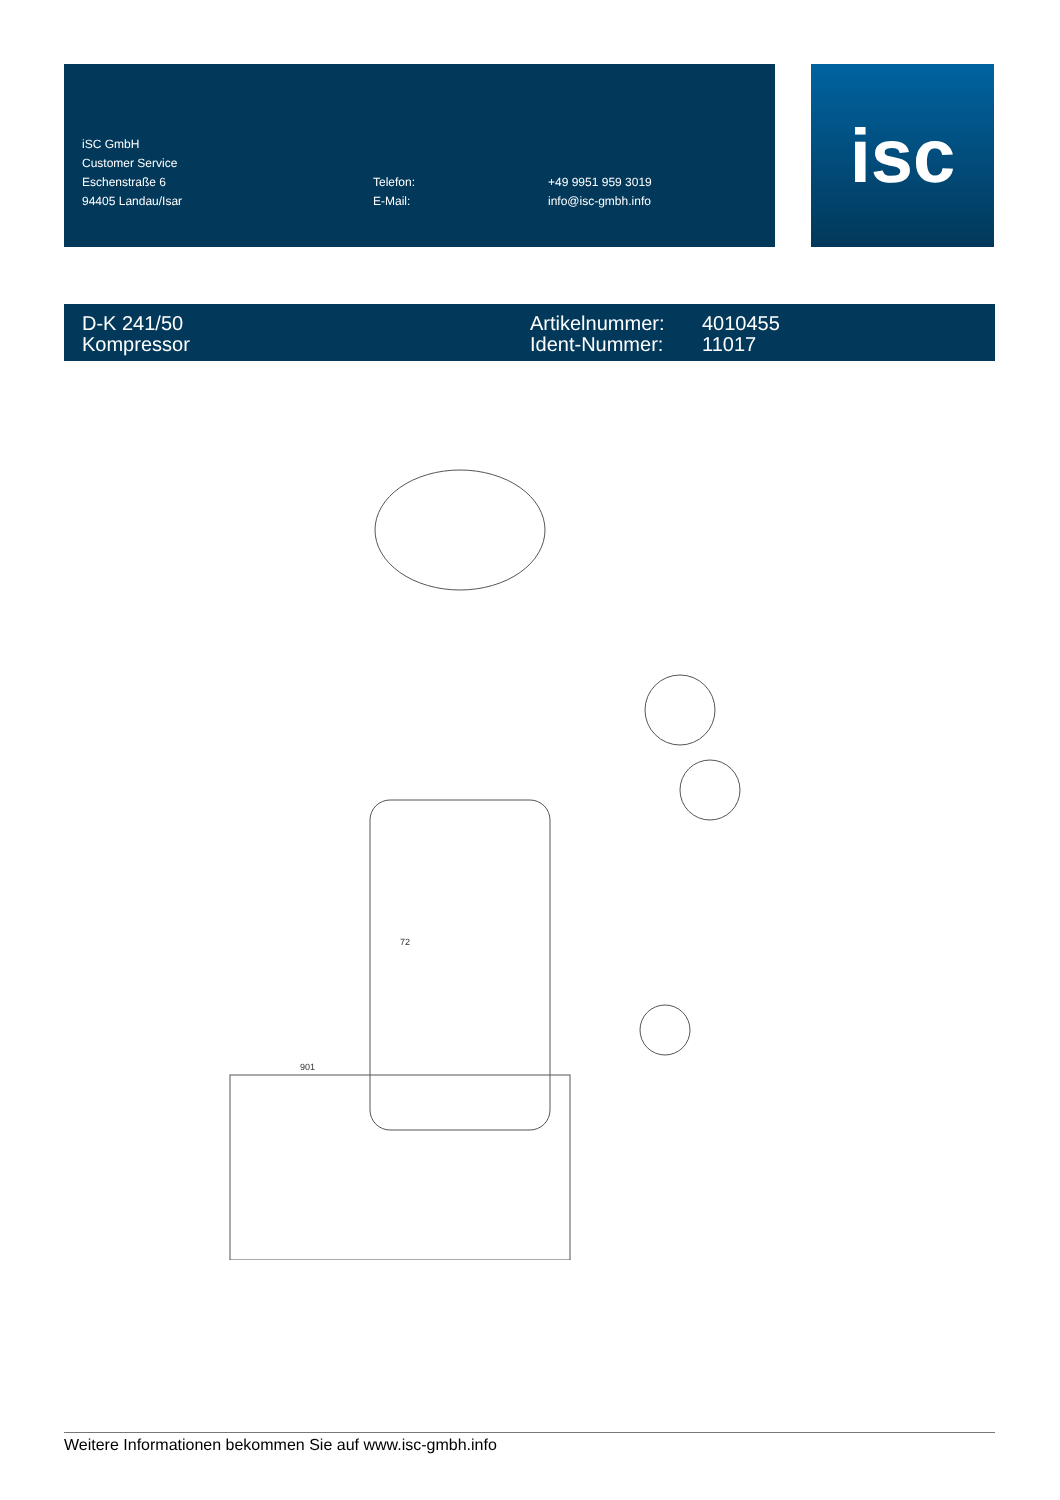| iSC GmbH | | |
| Customer Service | | |
| Eschenstraße 6 | Telefon: | +49 9951 959 3019 |
| 94405 Landau/Isar | E-Mail: | info@isc-gmbh.info |
isc
D-K 241/50
Kompressor
Artikelnummer:
Ident-Nummer:
4010455
11017
72
901
Weitere Informationen bekommen Sie auf www.isc-gmbh.info